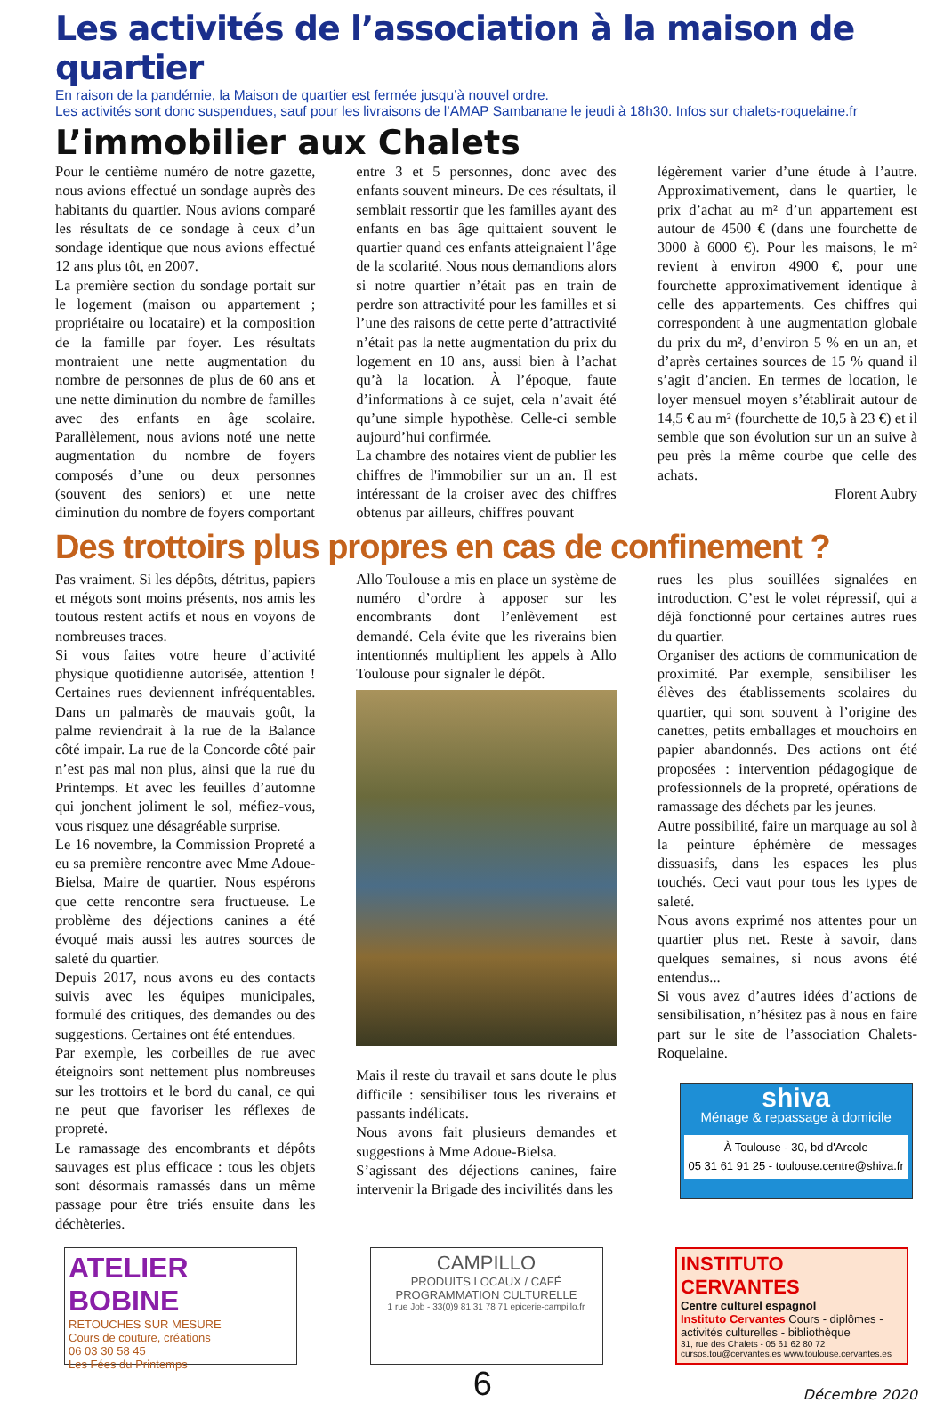Les activités de l’association à la maison de quartier
En raison de la pandémie, la Maison de quartier est fermée jusqu’à nouvel ordre.
Les activités sont donc suspendues, sauf pour les livraisons de l’AMAP Sambanane le jeudi à 18h30. Infos sur chalets-roquelaine.fr
L’immobilier aux Chalets
Pour le centième numéro de notre gazette, nous avions effectué un sondage auprès des habitants du quartier. Nous avions comparé les résultats de ce sondage à ceux d’un sondage identique que nous avions effectué 12 ans plus tôt, en 2007.
La première section du sondage portait sur le logement (maison ou appartement ; propriétaire ou locataire) et la composition de la famille par foyer. Les résultats montraient une nette augmentation du nombre de personnes de plus de 60 ans et une nette diminution du nombre de familles avec des enfants en âge scolaire. Parallèlement, nous avions noté une nette augmentation du nombre de foyers composés d’une ou deux personnes (souvent des seniors) et une nette diminution du nombre de foyers comportant
entre 3 et 5 personnes, donc avec des enfants souvent mineurs. De ces résultats, il semblait ressortir que les familles ayant des enfants en bas âge quittaient souvent le quartier quand ces enfants atteignaient l’âge de la scolarité. Nous nous demandions alors si notre quartier n’était pas en train de perdre son attractivité pour les familles et si l’une des raisons de cette perte d’attractivité n’était pas la nette augmentation du prix du logement en 10 ans, aussi bien à l’achat qu’à la location. À l’époque, faute d’informations à ce sujet, cela n’avait été qu’une simple hypothèse. Celle-ci semble aujourd’hui confirmée.
La chambre des notaires vient de publier les chiffres de l'immobilier sur un an. Il est intéressant de la croiser avec des chiffres obtenus par ailleurs, chiffres pouvant
légèrement varier d’une étude à l’autre. Approximativement, dans le quartier, le prix d’achat au m² d’un appartement est autour de 4500 € (dans une fourchette de 3000 à 6000 €). Pour les maisons, le m² revient à environ 4900 €, pour une fourchette approximativement identique à celle des appartements. Ces chiffres qui correspondent à une augmentation globale du prix du m², d’environ 5 % en un an, et d’après certaines sources de 15 % quand il s’agit d’ancien. En termes de location, le loyer mensuel moyen s’établirait autour de 14,5 € au m² (fourchette de 10,5 à 23 €) et il semble que son évolution sur un an suive à peu près la même courbe que celle des achats.
Florent Aubry
Des trottoirs plus propres en cas de confinement ?
Pas vraiment. Si les dépôts, détritus, papiers et mégots sont moins présents, nos amis les toutous restent actifs et nous en voyons de nombreuses traces.
Si vous faites votre heure d’activité physique quotidienne autorisée, attention ! Certaines rues deviennent infréquentables. Dans un palmarès de mauvais goût, la palme reviendrait à la rue de la Balance côté impair. La rue de la Concorde côté pair n’est pas mal non plus, ainsi que la rue du Printemps. Et avec les feuilles d’automne qui jonchent joliment le sol, méfiez-vous, vous risquez une désagréable surprise.
Le 16 novembre, la Commission Propreté a eu sa première rencontre avec Mme Adoue-Bielsa, Maire de quartier. Nous espérons que cette rencontre sera fructueuse. Le problème des déjections canines a été évoqué mais aussi les autres sources de saleté du quartier.
Depuis 2017, nous avons eu des contacts suivis avec les équipes municipales, formulé des critiques, des demandes ou des suggestions. Certaines ont été entendues.
Par exemple, les corbeilles de rue avec éteignoirs sont nettement plus nombreuses sur les trottoirs et le bord du canal, ce qui ne peut que favoriser les réflexes de propreté.
Le ramassage des encombrants et dépôts sauvages est plus efficace : tous les objets sont désormais ramassés dans un même passage pour être triés ensuite dans les déchèteries.
Allo Toulouse a mis en place un système de numéro d’ordre à apposer sur les encombrants dont l’enlèvement est demandé. Cela évite que les riverains bien intentionnés multiplient les appels à Allo Toulouse pour signaler le dépôt.
Mais il reste du travail et sans doute le plus difficile : sensibiliser tous les riverains et passants indélicats.
Nous avons fait plusieurs demandes et suggestions à Mme Adoue-Bielsa.
S’agissant des déjections canines, faire intervenir la Brigade des incivilités dans les
rues les plus souillées signalées en introduction. C’est le volet répressif, qui a déjà fonctionné pour certaines autres rues du quartier.
Organiser des actions de communication de proximité. Par exemple, sensibiliser les élèves des établissements scolaires du quartier, qui sont souvent à l’origine des canettes, petits emballages et mouchoirs en papier abandonnés. Des actions ont été proposées : intervention pédagogique de professionnels de la propreté, opérations de ramassage des déchets par les jeunes.
Autre possibilité, faire un marquage au sol à la peinture éphémère de messages dissuasifs, dans les espaces les plus touchés. Ceci vaut pour tous les types de saleté.
Nous avons exprimé nos attentes pour un quartier plus net. Reste à savoir, dans quelques semaines, si nous avons été entendus...
Si vous avez d’autres idées d’actions de sensibilisation, n’hésitez pas à nous en faire part sur le site de l’association Chalets-Roquelaine.
shiva
Ménage & repassage à domicile
À Toulouse - 30, bd d'Arcole
05 31 61 91 25 - toulouse.centre@shiva.fr
ATELIER BOBINE
RETOUCHES SUR MESURE
Cours de couture, créations
06 03 30 58 45
Les Fées du Printemps
CAMPILLO
PRODUITS LOCAUX / CAFÉ
PROGRAMMATION CULTURELLE
1 rue Job - 33(0)9 81 31 78 71 epicerie-campillo.fr
INSTITUTO CERVANTES
Centre culturel espagnol
Instituto Cervantes Cours - diplômes - activités culturelles - bibliothèque
31, rue des Chalets - 05 61 62 80 72
cursos.tou@cervantes.es www.toulouse.cervantes.es
6 Décembre 2020